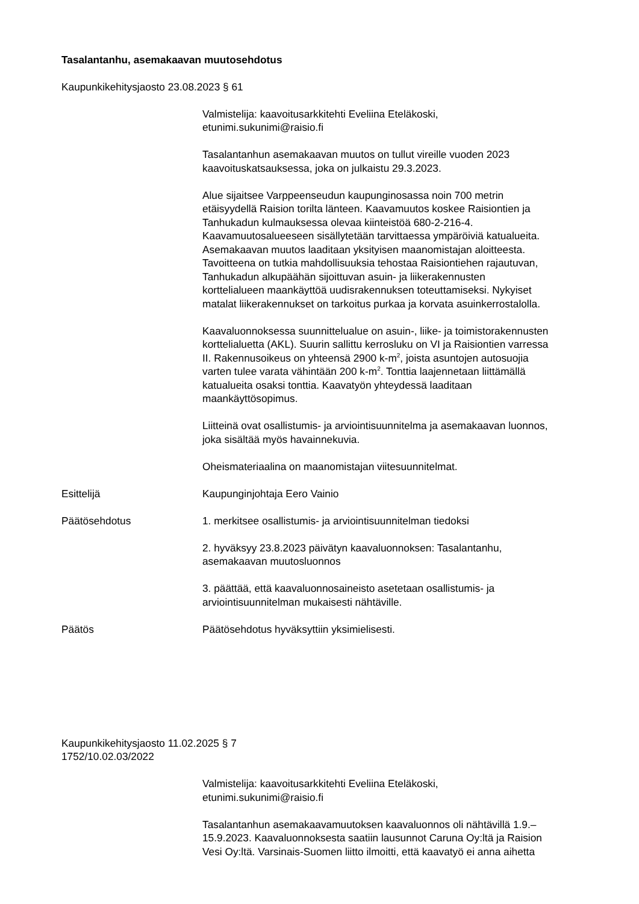Tasalantanhu, asemakaavan muutosehdotus
Kaupunkikehitysjaosto 23.08.2023 § 61
Valmistelija: kaavoitusarkkitehti Eveliina Eteläkoski,
etunimi.sukunimi@raisio.fi
Tasalantanhun asemakaavan muutos on tullut vireille vuoden 2023
kaavoituskatsauksessa, joka on julkaistu 29.3.2023.
Alue sijaitsee Varppeenseudun kaupunginosassa noin 700 metrin
etäisyydellä Raision torilta länteen. Kaavamuutos koskee Raisiontien ja
Tanhukadun kulmauksessa olevaa kiinteistöä 680-2-216-4.
Kaavamuutosalueeseen sisällytetään tarvittaessa ympäröiviä katualueita.
Asemakaavan muutos laaditaan yksityisen maanomistajan aloitteesta.
Tavoitteena on tutkia mahdollisuuksia tehostaa Raisiontiehen rajautuvan,
Tanhukadun alkupäähän sijoittuvan asuin- ja liikerakennusten
korttelialueen maankäyttöä uudisrakennuksen toteuttamiseksi. Nykyiset
matalat liikerakennukset on tarkoitus purkaa ja korvata asuinkerrostalolla.
Kaavaluonnoksessa suunnittelualue on asuin-, liike- ja toimistorakennusten
korttelialuetta (AKL). Suurin sallittu kerrosluku on VI ja Raisiontien varressa
II. Rakennusoikeus on yhteensä 2900 k-m<sup>2</sup>, joista asuntojen autosuojia
varten tulee varata vähintään 200 k-m<sup>2</sup>. Tonttia laajennetaan liittämällä
katualueita osaksi tonttia. Kaavatyön yhteydessä laaditaan
maankäyttösopimus.
Liitteinä ovat osallistumis- ja arviointisuunnitelma ja asemakaavan luonnos,
joka sisältää myös havainnekuvia.
Oheismateriaalina on maanomistajan viitesuunnitelmat.
Esittelijä Kaupunginjohtaja Eero Vainio
Päätösehdotus 1. merkitsee osallistumis- ja arviointisuunnitelman tiedoksi
2. hyväksyy 23.8.2023 päivätyn kaavaluonnoksen: Tasalantanhu,
asemakaavan muutosluonnos
3. päättää, että kaavaluonnosaineisto asetetaan osallistumis- ja
arviointisuunnitelman mukaisesti nähtäville.
Päätös Päätösehdotus hyväksyttiin yksimielisesti.
Kaupunkikehitysjaosto 11.02.2025 § 7
1752/10.02.03/2022
Valmistelija: kaavoitusarkkitehti Eveliina Eteläkoski,
etunimi.sukunimi@raisio.fi
Tasalantanhun asemakaavamuutoksen kaavaluonnos oli nähtävillä 1.9.–
15.9.2023. Kaavaluonnoksesta saatiin lausunnot Caruna Oy:ltä ja Raision
Vesi Oy:ltä. Varsinais-Suomen liitto ilmoitti, että kaavatyö ei anna aihetta